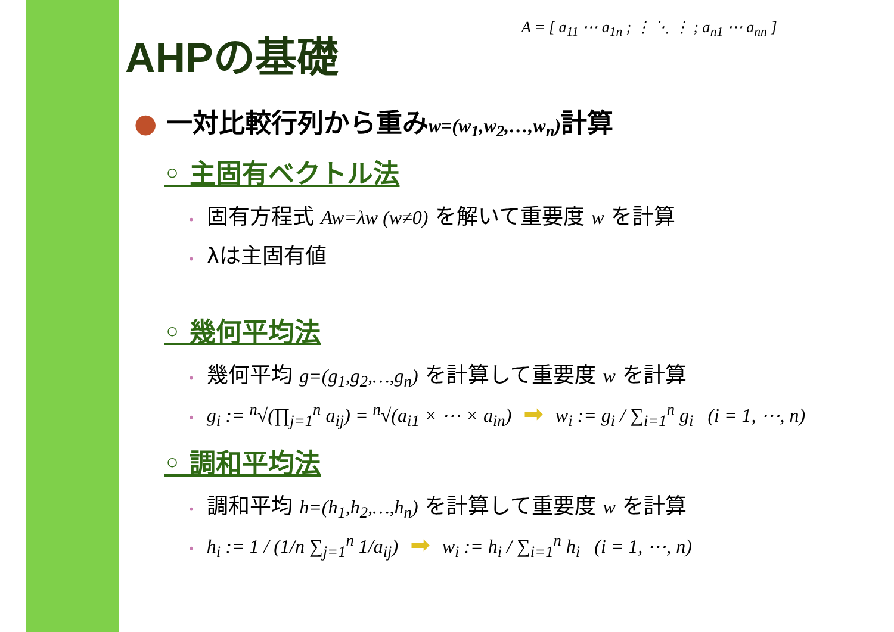A = [ a<sub>11</sub> ⋯ a<sub>1n</sub> ; ⋮ ⋱ ⋮ ; a<sub>n1</sub> ⋯ a<sub>nn</sub> ]
AHPの基礎
● 一対比較行列から重みw=(w<sub>1</sub>,w<sub>2</sub>,…,w<sub>n</sub>) 計算
◦ 主固有ベクトル法
• 固有方程式 Aw=λw (w≠0) を解いて重要度 w を計算
• λは主固有値
◦ 幾何平均法
• 幾何平均 g=(g<sub>1</sub>,g<sub>2</sub>,…,g<sub>n</sub>) を計算して重要度 w を計算
• g<sub>i</sub> := <sup>n</sup>√(∏<sub>j=1</sub><sup>n</sup> a<sub>ij</sub>) = <sup>n</sup>√(a<sub>i1</sub> × ⋯ × a<sub>in</sub>) ➡ w<sub>i</sub> := g<sub>i</sub> / ∑<sub>i=1</sub><sup>n</sup> g<sub>i</sub> (i = 1, ⋯, n)
◦ 調和平均法
• 調和平均 h=(h<sub>1</sub>,h<sub>2</sub>,…,h<sub>n</sub>) を計算して重要度 w を計算
• h<sub>i</sub> := 1 / (1/n ∑<sub>j=1</sub><sup>n</sup> 1/a<sub>ij</sub>) ➡ w<sub>i</sub> := h<sub>i</sub> / ∑<sub>i=1</sub><sup>n</sup> h<sub>i</sub> (i = 1, ⋯, n)